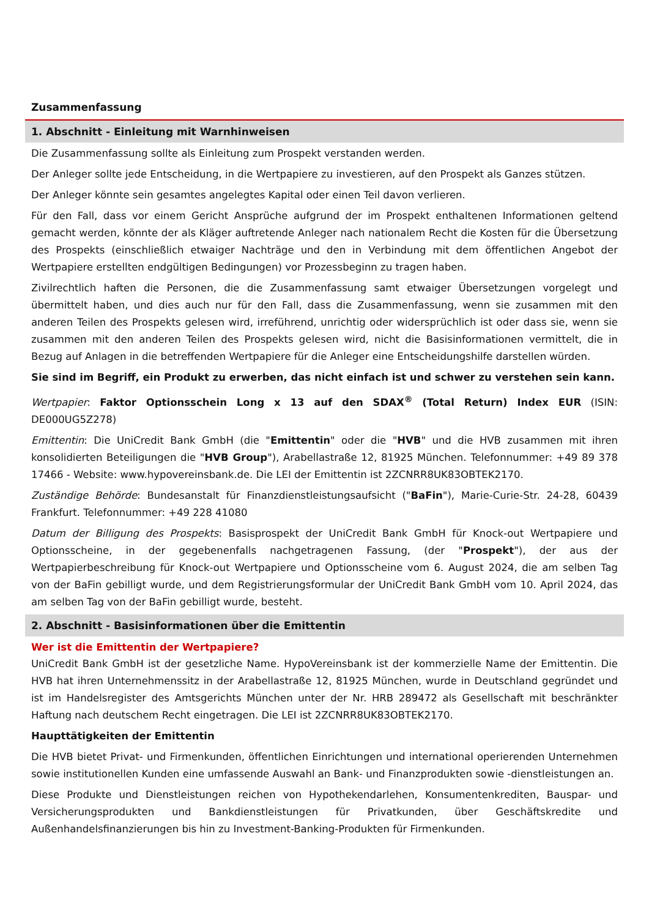Zusammenfassung
1. Abschnitt - Einleitung mit Warnhinweisen
Die Zusammenfassung sollte als Einleitung zum Prospekt verstanden werden.
Der Anleger sollte jede Entscheidung, in die Wertpapiere zu investieren, auf den Prospekt als Ganzes stützen.
Der Anleger könnte sein gesamtes angelegtes Kapital oder einen Teil davon verlieren.
Für den Fall, dass vor einem Gericht Ansprüche aufgrund der im Prospekt enthaltenen Informationen geltend gemacht werden, könnte der als Kläger auftretende Anleger nach nationalem Recht die Kosten für die Übersetzung des Prospekts (einschließlich etwaiger Nachträge und den in Verbindung mit dem öffentlichen Angebot der Wertpapiere erstellten endgültigen Bedingungen) vor Prozessbeginn zu tragen haben.
Zivilrechtlich haften die Personen, die die Zusammenfassung samt etwaiger Übersetzungen vorgelegt und übermittelt haben, und dies auch nur für den Fall, dass die Zusammenfassung, wenn sie zusammen mit den anderen Teilen des Prospekts gelesen wird, irreführend, unrichtig oder widersprüchlich ist oder dass sie, wenn sie zusammen mit den anderen Teilen des Prospekts gelesen wird, nicht die Basisinformationen vermittelt, die in Bezug auf Anlagen in die betreffenden Wertpapiere für die Anleger eine Entscheidungshilfe darstellen würden.
Sie sind im Begriff, ein Produkt zu erwerben, das nicht einfach ist und schwer zu verstehen sein kann.
Wertpapier: Faktor Optionsschein Long x 13 auf den SDAX<sup>®</sup> (Total Return) Index EUR (ISIN: DE000UG5Z278)
Emittentin: Die UniCredit Bank GmbH (die "Emittentin" oder die "HVB" und die HVB zusammen mit ihren konsolidierten Beteiligungen die "HVB Group"), Arabellastraße 12, 81925 München. Telefonnummer: +49 89 378 17466 - Website: www.hypovereinsbank.de. Die LEI der Emittentin ist 2ZCNRR8UK83OBTEK2170.
Zuständige Behörde: Bundesanstalt für Finanzdienstleistungsaufsicht ("BaFin"), Marie-Curie-Str. 24-28, 60439 Frankfurt. Telefonnummer: +49 228 41080
Datum der Billigung des Prospekts: Basisprospekt der UniCredit Bank GmbH für Knock-out Wertpapiere und Optionsscheine, in der gegebenenfalls nachgetragenen Fassung, (der "Prospekt"), der aus der Wertpapierbeschreibung für Knock-out Wertpapiere und Optionsscheine vom 6. August 2024, die am selben Tag von der BaFin gebilligt wurde, und dem Registrierungsformular der UniCredit Bank GmbH vom 10. April 2024, das am selben Tag von der BaFin gebilligt wurde, besteht.
2. Abschnitt - Basisinformationen über die Emittentin
Wer ist die Emittentin der Wertpapiere?
UniCredit Bank GmbH ist der gesetzliche Name. HypoVereinsbank ist der kommerzielle Name der Emittentin. Die HVB hat ihren Unternehmenssitz in der Arabellastraße 12, 81925 München, wurde in Deutschland gegründet und ist im Handelsregister des Amtsgerichts München unter der Nr. HRB 289472 als Gesellschaft mit beschränkter Haftung nach deutschem Recht eingetragen. Die LEI ist 2ZCNRR8UK83OBTEK2170.
Haupttätigkeiten der Emittentin
Die HVB bietet Privat- und Firmenkunden, öffentlichen Einrichtungen und international operierenden Unternehmen sowie institutionellen Kunden eine umfassende Auswahl an Bank- und Finanzprodukten sowie -dienstleistungen an.
Diese Produkte und Dienstleistungen reichen von Hypothekendarlehen, Konsumentenkrediten, Bauspar- und Versicherungsprodukten und Bankdienstleistungen für Privatkunden, über Geschäftskredite und Außenhandelsfinanzierungen bis hin zu Investment-Banking-Produkten für Firmenkunden.